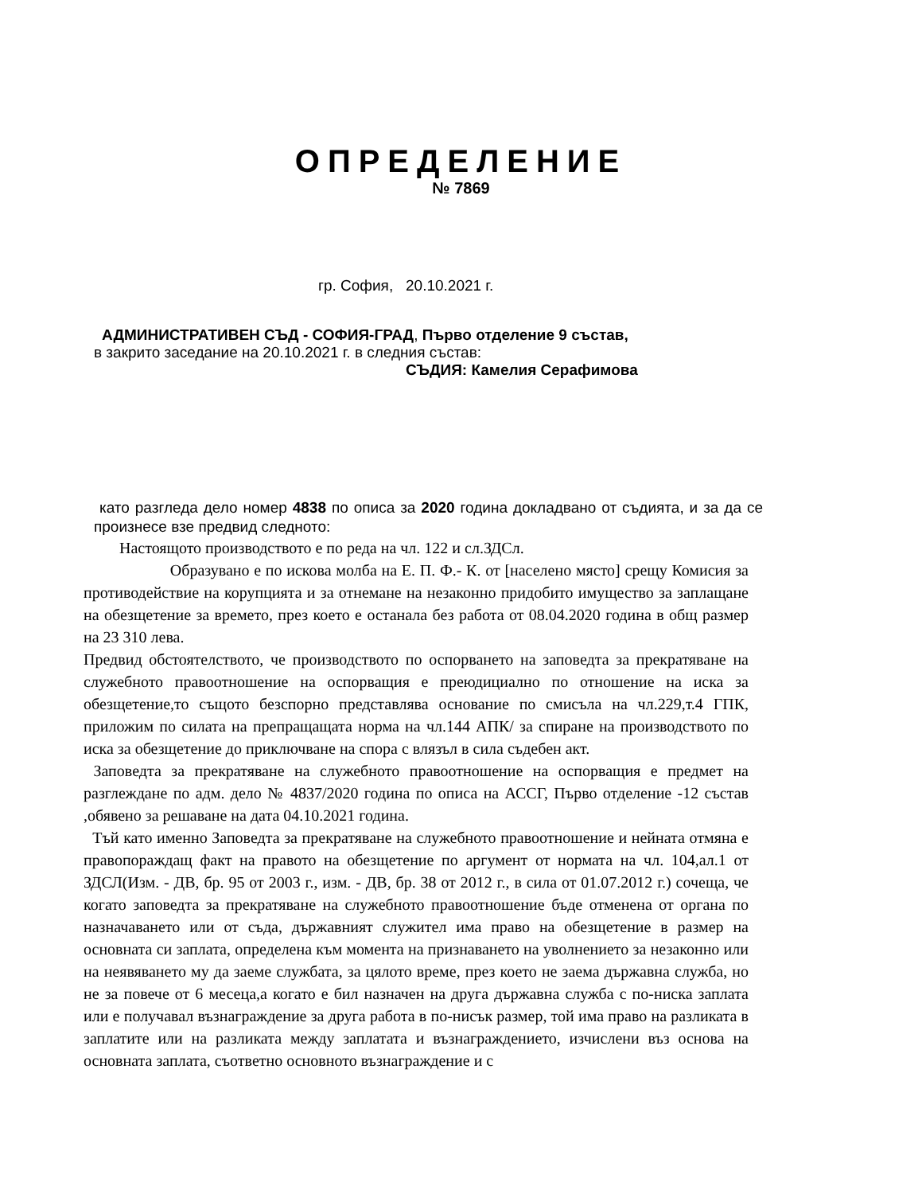ОПРЕДЕЛЕНИЕ
№ 7869
гр. София, 20.10.2021 г.
АДМИНИСТРАТИВЕН СЪД - СОФИЯ-ГРАД, Първо отделение 9 състав,
в закрито заседание на 20.10.2021 г. в следния състав:
СЪДИЯ: Камелия Серафимова
като разгледа дело номер 4838 по описа за 2020 година докладвано от съдията, и за да се произнесе взе предвид следното:
Настоящото производството е по реда на чл. 122 и сл.ЗДСл.
Образувано е по искова молба на Е. П. Ф.- К. от [населено място] срещу Комисия за противодействие на корупцията и за отнемане на незаконно придобито имущество за заплащане на обезщетение за времето, през което е останала без работа от 08.04.2020 година в общ размер на 23 310 лева.
Предвид обстоятелството, че производството по оспорването на заповедта за прекратяване на служебното правоотношение на оспорващия е преюдициално по отношение на иска за обезщетение,то същото безспорно представлява основание по смисъла на чл.229,т.4 ГПК, приложим по силата на препращащата норма на чл.144 АПК/ за спиране на производството по иска за обезщетение до приключване на спора с влязъл в сила съдебен акт.
Заповедта за прекратяване на служебното правоотношение на оспорващия е предмет на разглеждане по адм. дело № 4837/2020 година по описа на АССГ, Първо отделение -12 състав ,обявено за решаване на дата 04.10.2021 година.
Тъй като именно Заповедта за прекратяване на служебното правоотношение и нейната отмяна е правопораждащ факт на правото на обезщетение по аргумент от нормата на чл. 104,ал.1 от ЗДСЛ(Изм. - ДВ, бр. 95 от 2003 г., изм. - ДВ, бр. 38 от 2012 г., в сила от 01.07.2012 г.) сочеща, че когато заповедта за прекратяване на служебното правоотношение бъде отменена от органа по назначаването или от съда, държавният служител има право на обезщетение в размер на основната си заплата, определена към момента на признаването на уволнението за незаконно или на неявяването му да заеме службата, за цялото време, през което не заема държавна служба, но не за повече от 6 месеца,а когато е бил назначен на друга държавна служба с по-ниска заплата или е получавал възнаграждение за друга работа в по-нисък размер, той има право на разликата в заплатите или на разликата между заплатата и възнаграждението, изчислени въз основа на основната заплата, съответно основното възнаграждение и с